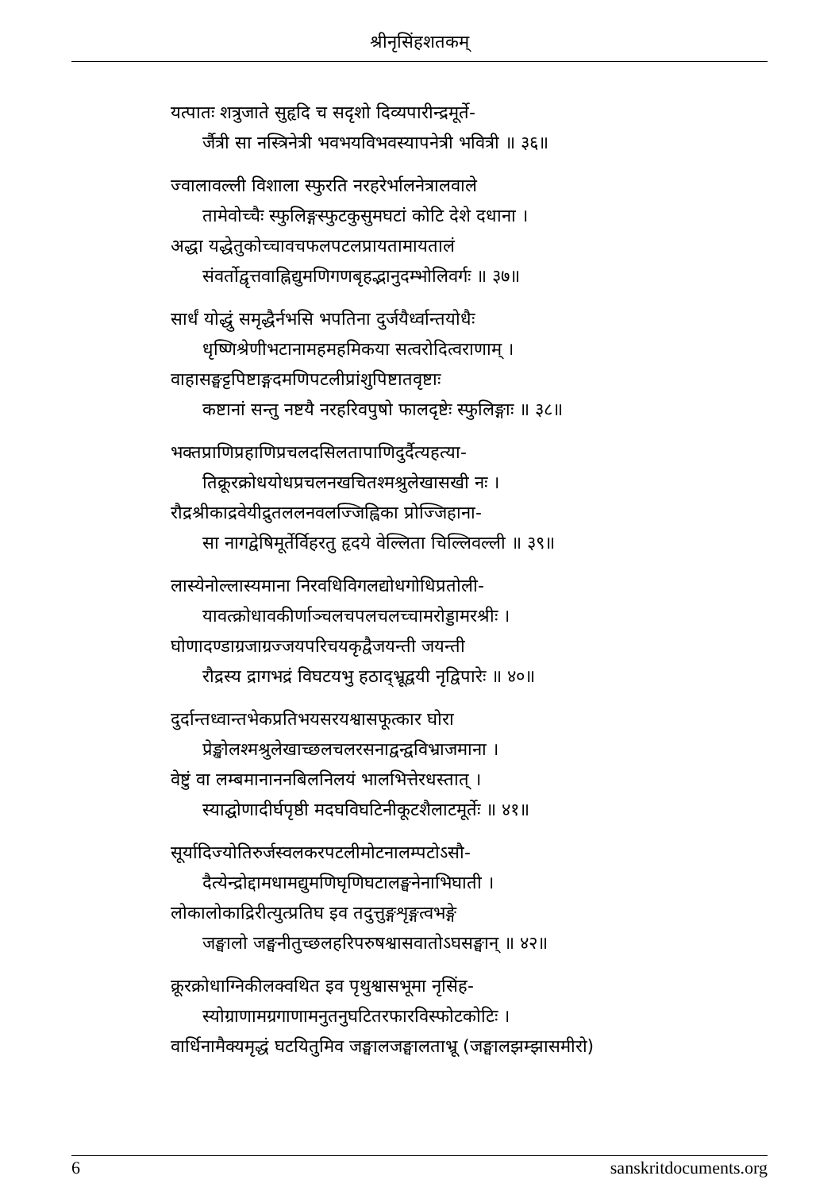श्रीनृसिंहशतकम्
यत्पातः शत्रुजाते सुहृदि च सदृशो दिव्यपारीन्द्रमूर्ते-
र्जैत्री सा नस्त्रिनेत्री भवभयविभवस्यापनेत्री भवित्री ॥ ३६॥
ज्वालावल्ली विशाला स्फुरति नरहरेर्भालनेत्रालवाले
तामेवोच्चैः स्फुलिङ्गस्फुटकुसुमघटां कोटि देशे दधाना ।
अद्धा यद्धेतुकोच्चावचफलपटलप्रायतामायतालं
संवर्तोद्वृत्तवाह्निद्युमणिगणबृहद्भानुदम्भोलिवर्गः ॥ ३७॥
सार्धं योद्धुं समृद्धैर्नभसि भपतिना दुर्जयैर्ध्वान्तयोधैः
धृष्णिश्रेणीभटानामहमहमिकया सत्वरोदित्वराणाम् ।
वाहासङ्घट्टपिष्टाङ्गदमणिपटलीप्रांशुपिष्टातवृष्टाः
कष्टानां सन्तु नष्टयै नरहरिवपुषो फालदृष्टेः स्फुलिङ्गाः ॥ ३८॥
भक्तप्राणिप्रहाणिप्रचलदसिलतापाणिदुर्दैत्यहत्या-
तिक्रूरक्रोधयोधप्रचलनखचितश्मश्रुलेखासखी नः ।
रौद्रश्रीकाद्रवेयीद्रुतललनवलज्जिह्विका प्रोज्जिहाना-
सा नागद्वेषिमूर्तेर्विहरतु हृदये वेल्लिता चिल्लिवल्ली ॥ ३९॥
लास्येनोल्लास्यमाना निरवधिविगलद्योधगोधिप्रतोली-
यावत्क्रोधावकीर्णाञ्चलचपलचलच्चामरोड्डामरश्रीः ।
घोणादण्डाग्रजाग्रज्जयपरिचयकृद्वैजयन्ती जयन्ती
रौद्रस्य द्रागभद्रं विघटयभु हठाद्भ्रूद्वयी नृद्विपारेः ॥ ४०॥
दुर्दान्तध्वान्तभेकप्रतिभयसरयश्वासफूत्कार घोरा
प्रेङ्खोलश्मश्रुलेखाच्छलचलरसनाद्वन्द्वविभ्राजमाना ।
वेष्टुं वा लम्बमानाननबिलनिलयं भालभित्तेरधस्तात् ।
स्याद्घोणादीर्घपृष्ठी मदघविघटिनीकूटशैलाटमूर्तेः ॥ ४१॥
सूर्यादिज्योतिरुर्जस्वलकरपटलीमोटनालम्पटोऽसौ-
दैत्येन्द्रोद्दामधामद्युमणिघृणिघटालङ्घनेनाभिघाती ।
लोकालोकाद्रिरीत्युत्प्रतिघ इव तदुत्तुङ्गशृङ्गत्वभङ्गे
जङ्घालो जङ्घनीतुच्छलहरिपरुषश्वासवातोऽघसङ्घान् ॥ ४२॥
क्रूरक्रोधाग्निकीलक्वथित इव पृथुश्वासभूमा नृसिंह-
स्योग्राणामग्रगाणामनुतनुघटितरफारविस्फोटकोटिः ।
वार्धिनामैक्यमृद्धं घटयितुमिव जङ्घालजङ्घालताभ्रू (जङ्घालझम्झासमीरो)
6 sanskritdocuments.org